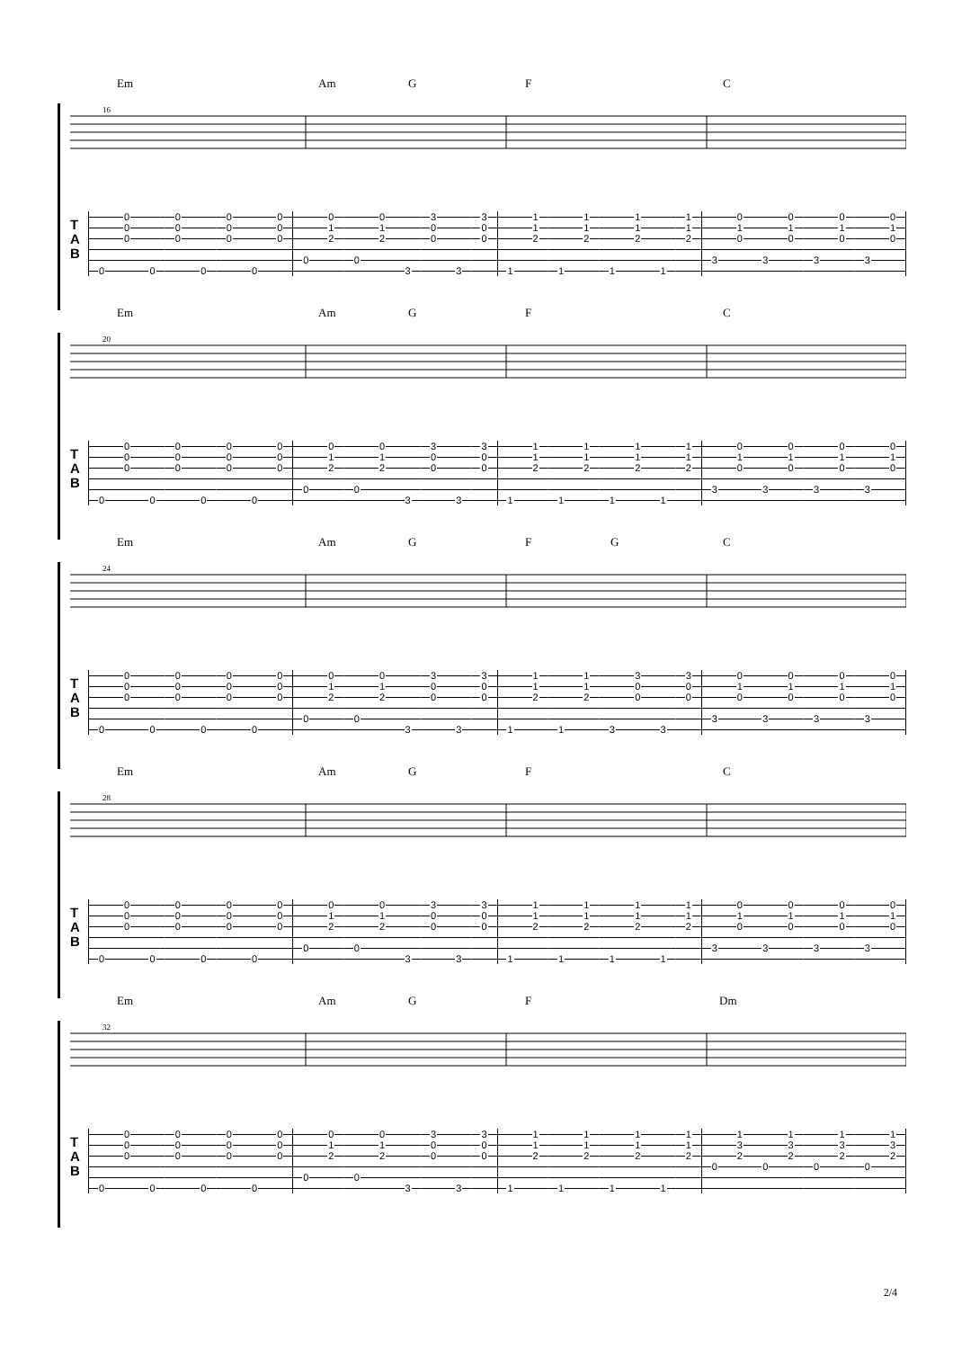Em Am G F C
16
T
A
B
| | 0 | | 0 | | 0 | | 0 | | 0 | | 0 | | 3 | | 3 | | 1 | | 1 | | 1 | | 1 | | 0 | | 0 | | 0 | | 0 |
| | 0 | | 0 | | 0 | | 0 | | 1 | | 1 | | 0 | | 0 | | 1 | | 1 | | 1 | | 1 | | 1 | | 1 | | 1 | | 1 |
| | 0 | | 0 | | 0 | | 0 | | 2 | | 2 | | 0 | | 0 | | 2 | | 2 | | 2 | | 2 | | 0 | | 0 | | 0 | | 0 |
| | | | | | | | | 0 | | 0 | | | | | | | | | | | | | | 3 | | 3 | | 3 | | 3 | |
| 0 | | 0 | | 0 | | 0 | | | | | | 3 | | 3 | | 1 | | 1 | | 1 | | 1 | | | | | | | | | |
Em Am G F C
20
T
A
B
| | 0 | | 0 | | 0 | | 0 | | 0 | | 0 | | 3 | | 3 | | 1 | | 1 | | 1 | | 1 | | 0 | | 0 | | 0 | | 0 |
| | 0 | | 0 | | 0 | | 0 | | 1 | | 1 | | 0 | | 0 | | 1 | | 1 | | 1 | | 1 | | 1 | | 1 | | 1 | | 1 |
| | 0 | | 0 | | 0 | | 0 | | 2 | | 2 | | 0 | | 0 | | 2 | | 2 | | 2 | | 2 | | 0 | | 0 | | 0 | | 0 |
| | | | | | | | | 0 | | 0 | | | | | | | | | | | | | | 3 | | 3 | | 3 | | 3 | |
| 0 | | 0 | | 0 | | 0 | | | | | | 3 | | 3 | | 1 | | 1 | | 1 | | 1 | | | | | | | | | |
Em Am G F G C
24
T
A
B
| | 0 | | 0 | | 0 | | 0 | | 0 | | 0 | | 3 | | 3 | | 1 | | 1 | | 3 | | 3 | | 0 | | 0 | | 0 | | 0 |
| | 0 | | 0 | | 0 | | 0 | | 1 | | 1 | | 0 | | 0 | | 1 | | 1 | | 0 | | 0 | | 1 | | 1 | | 1 | | 1 |
| | 0 | | 0 | | 0 | | 0 | | 2 | | 2 | | 0 | | 0 | | 2 | | 2 | | 0 | | 0 | | 0 | | 0 | | 0 | | 0 |
| | | | | | | | | 0 | | 0 | | | | | | | | | | | | | | 3 | | 3 | | 3 | | 3 | |
| 0 | | 0 | | 0 | | 0 | | | | | | 3 | | 3 | | 1 | | 1 | | 3 | | 3 | | | | | | | | | |
Em Am G F C
28
T
A
B
| | 0 | | 0 | | 0 | | 0 | | 0 | | 0 | | 3 | | 3 | | 1 | | 1 | | 1 | | 1 | | 0 | | 0 | | 0 | | 0 |
| | 0 | | 0 | | 0 | | 0 | | 1 | | 1 | | 0 | | 0 | | 1 | | 1 | | 1 | | 1 | | 1 | | 1 | | 1 | | 1 |
| | 0 | | 0 | | 0 | | 0 | | 2 | | 2 | | 0 | | 0 | | 2 | | 2 | | 2 | | 2 | | 0 | | 0 | | 0 | | 0 |
| | | | | | | | | 0 | | 0 | | | | | | | | | | | | | | 3 | | 3 | | 3 | | 3 | |
| 0 | | 0 | | 0 | | 0 | | | | | | 3 | | 3 | | 1 | | 1 | | 1 | | 1 | | | | | | | | | |
Em Am G F Dm
32
T
A
B
| | 0 | | 0 | | 0 | | 0 | | 0 | | 0 | | 3 | | 3 | | 1 | | 1 | | 1 | | 1 | | 1 | | 1 | | 1 | | 1 |
| | 0 | | 0 | | 0 | | 0 | | 1 | | 1 | | 0 | | 0 | | 1 | | 1 | | 1 | | 1 | | 3 | | 3 | | 3 | | 3 |
| | 0 | | 0 | | 0 | | 0 | | 2 | | 2 | | 0 | | 0 | | 2 | | 2 | | 2 | | 2 | | 2 | | 2 | | 2 | | 2 |
| | | | | | | | | | | | | | | | | | | | | | | | | 0 | | 0 | | 0 | | 0 | |
| | | | | | | | | 0 | | 0 | | | | | | | | | | | | | | | | | | | | | |
| 0 | | 0 | | 0 | | 0 | | | | | | 3 | | 3 | | 1 | | 1 | | 1 | | 1 | | | | | | | | | |
2/4